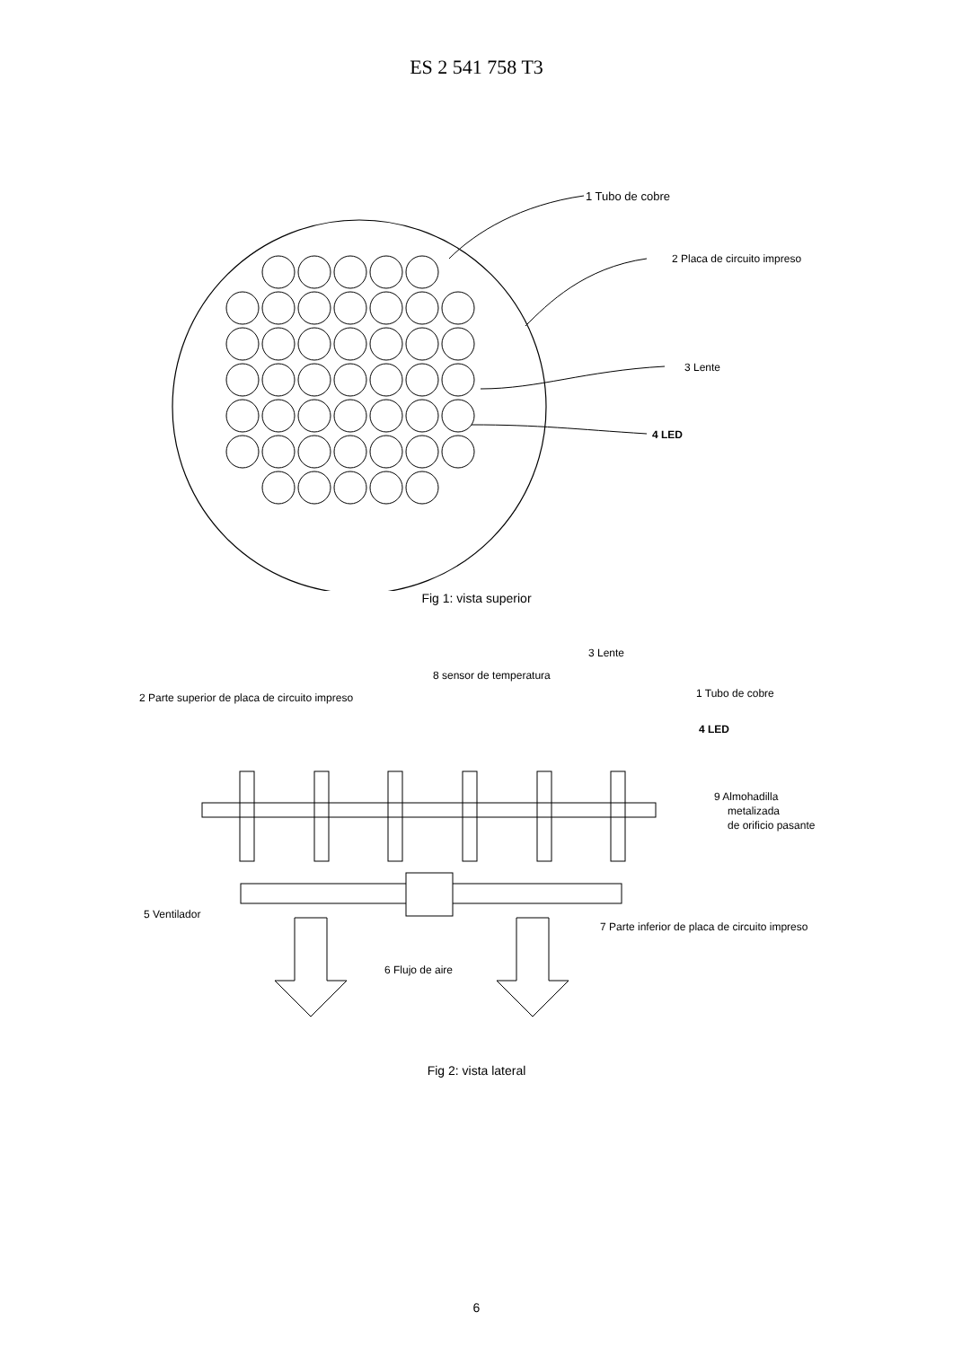ES 2 541 758 T3
1 Tubo de cobre
2 Placa de circuito impreso
3 Lente
4 LED
Fig 1: vista superior
3 Lente
8 sensor de temperatura
2 Parte superior de placa de circuito impreso
1 Tubo de cobre
4 LED
9 Almohadilla
metalizada
de orificio pasante
5 Ventilador
7 Parte inferior de placa de circuito impreso
6 Flujo de aire
Fig 2: vista lateral
6